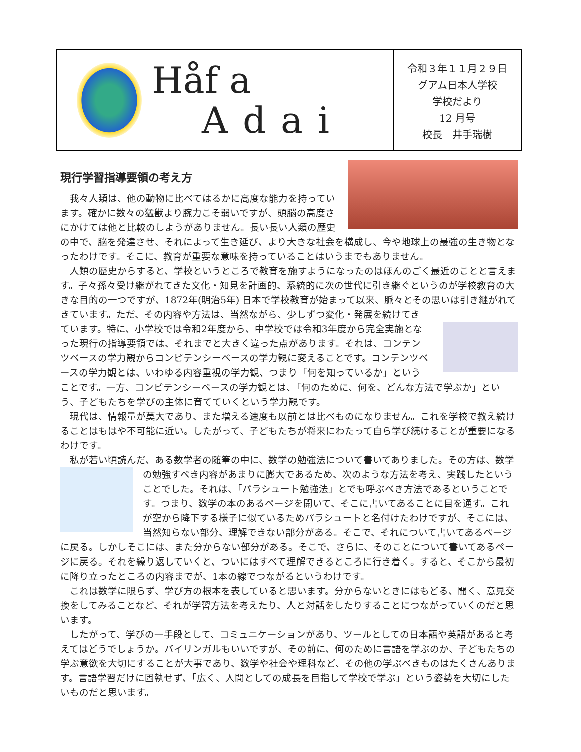Håf a
Adai
令和３年１１月２９日
グアム日本人学校
学校だより
12 月号
校長　井手瑞樹
現行学習指導要領の考え方
我々人類は、他の動物に比べてはるかに高度な能力を持っています。確かに数々の猛獣より腕力こそ弱いですが、頭脳の高度さにかけては他と比較のしようがありません。長い長い人類の歴史の中で、脳を発達させ、それによって生き延び、より大きな社会を構成し、今や地球上の最強の生き物となったわけです。そこに、教育が重要な意味を持っていることはいうまでもありません。
人類の歴史からすると、学校というところで教育を施すようになったのはほんのごく最近のことと言えます。子々孫々受け継がれてきた文化・知見を計画的、系統的に次の世代に引き継ぐというのが学校教育の大きな目的の一つですが、1872年(明治5年) 日本で学校教育が始まって以来、脈々とその思いは引き継がれてきています。 ただ、その内容や方法は、当然ながら、少しずつ変化・発展を続けてきています。特に、小学校では令和2年度から、中学校では令和3年度から完全実施となった現行の指導要領では、それまでと大きく違った点があります。それは、コンテンツベースの学力観からコンピテンシーベースの学力観に変えることです。コンテンツベースの学力観とは、いわゆる内容重視の学力観、つまり「何を知っているか」ということです。一方、コンピテンシーベースの学力観とは、「何のために、何を、どんな方法で学ぶか」という、子どもたちを学びの主体に育てていくという学力観です。
現代は、情報量が莫大であり、また増える速度も以前とは比べものになりません。これを学校で教え続けることはもはや不可能に近い。したがって、子どもたちが将来にわたって自ら学び続けることが重要になるわけです。
私が若い頃読んだ、ある数学者の随筆の中に、数学の勉強法について書いてありました。 その方は、数学の勉強すべき内容があまりに膨大であるため、次のような方法を考え、実践したということでした。それは、「パラシュート勉強法」とでも呼ぶべき方法であるということです。つまり、数学の本のあるページを開いて、そこに書いてあることに目を通す。これが空から降下する様子に似ているためパラシュートと名付けたわけですが、そこには、当然知らない部分、理解できない部分がある。そこで、それについて書いてあるページに戻る。しかしそこには、また分からない部分がある。そこで、さらに、そのことについて書いてあるページに戻る。それを繰り返していくと、ついにはすべて理解できるところに行き着く。すると、そこから最初に降り立ったところの内容までが、1本の線でつながるというわけです。
これは数学に限らず、学び方の根本を表していると思います。分からないときにはもどる、聞く、意見交換をしてみることなど、それが学習方法を考えたり、人と対話をしたりすることにつながっていくのだと思います。
したがって、学びの一手段として、コミュニケーションがあり、ツールとしての日本語や英語があると考えてはどうでしょうか。バイリンガルもいいですが、その前に、何のために言語を学ぶのか、子どもたちの学ぶ意欲を大切にすることが大事であり、数学や社会や理科など、その他の学ぶべきものはたくさんあります。言語学習だけに固執せず、「広く、人間としての成長を目指して学校で学ぶ」という姿勢を大切にしたいものだと思います。